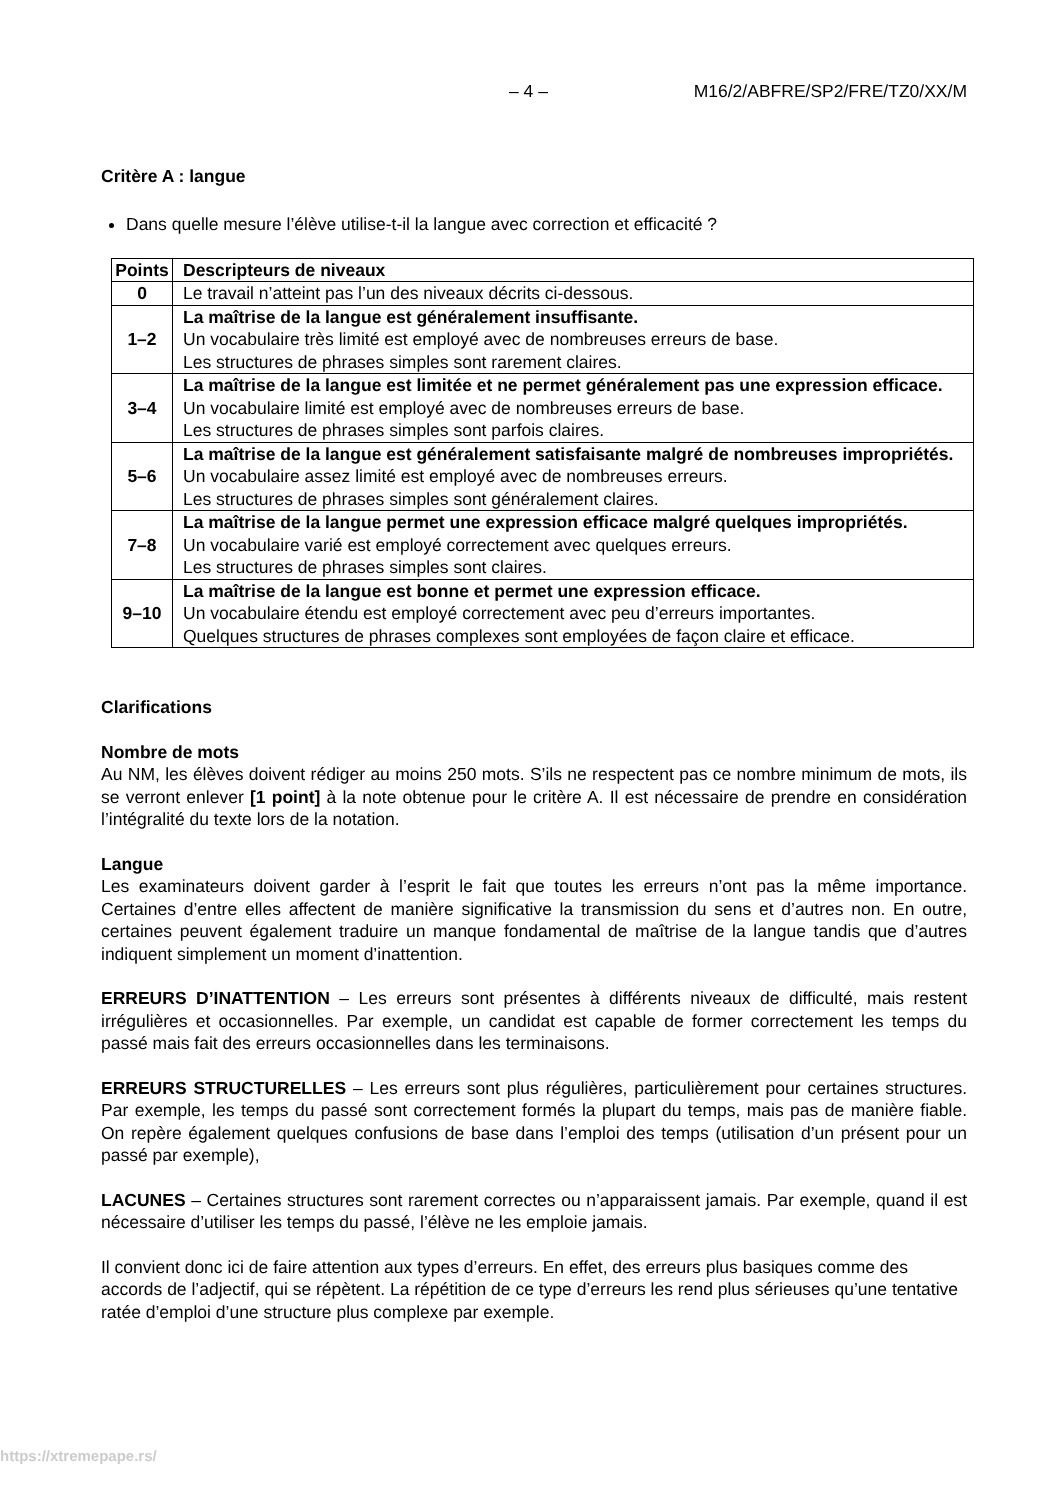– 4 – M16/2/ABFRE/SP2/FRE/TZ0/XX/M
Critère A : langue
Dans quelle mesure l’élève utilise-t-il la langue avec correction et efficacité ?
| Points | Descripteurs de niveaux |
| --- | --- |
| 0 | Le travail n’atteint pas l’un des niveaux décrits ci-dessous. |
| 1–2 | La maîtrise de la langue est généralement insuffisante. Un vocabulaire très limité est employé avec de nombreuses erreurs de base. Les structures de phrases simples sont rarement claires. |
| 3–4 | La maîtrise de la langue est limitée et ne permet généralement pas une expression efficace. Un vocabulaire limité est employé avec de nombreuses erreurs de base. Les structures de phrases simples sont parfois claires. |
| 5–6 | La maîtrise de la langue est généralement satisfaisante malgré de nombreuses impropriétés. Un vocabulaire assez limité est employé avec de nombreuses erreurs. Les structures de phrases simples sont généralement claires. |
| 7–8 | La maîtrise de la langue permet une expression efficace malgré quelques impropriétés. Un vocabulaire varié est employé correctement avec quelques erreurs. Les structures de phrases simples sont claires. |
| 9–10 | La maîtrise de la langue est bonne et permet une expression efficace. Un vocabulaire étendu est employé correctement avec peu d’erreurs importantes. Quelques structures de phrases complexes sont employées de façon claire et efficace. |
Clarifications
Nombre de mots
Au NM, les élèves doivent rédiger au moins 250 mots. S’ils ne respectent pas ce nombre minimum de mots, ils se verront enlever [1 point] à la note obtenue pour le critère A. Il est nécessaire de prendre en considération l’intégralité du texte lors de la notation.
Langue
Les examinateurs doivent garder à l’esprit le fait que toutes les erreurs n’ont pas la même importance. Certaines d’entre elles affectent de manière significative la transmission du sens et d’autres non. En outre, certaines peuvent également traduire un manque fondamental de maîtrise de la langue tandis que d’autres indiquent simplement un moment d’inattention.
ERREURS D’INATTENTION – Les erreurs sont présentes à différents niveaux de difficulté, mais restent irrégulières et occasionnelles. Par exemple, un candidat est capable de former correctement les temps du passé mais fait des erreurs occasionnelles dans les terminaisons.
ERREURS STRUCTURELLES – Les erreurs sont plus régulières, particulièrement pour certaines structures. Par exemple, les temps du passé sont correctement formés la plupart du temps, mais pas de manière fiable. On repère également quelques confusions de base dans l’emploi des temps (utilisation d’un présent pour un passé par exemple),
LACUNES – Certaines structures sont rarement correctes ou n’apparaissent jamais. Par exemple, quand il est nécessaire d’utiliser les temps du passé, l’élève ne les emploie jamais.
Il convient donc ici de faire attention aux types d’erreurs. En effet, des erreurs plus basiques comme des accords de l’adjectif, qui se répètent. La répétition de ce type d’erreurs les rend plus sérieuses qu’une tentative ratée d’emploi d’une structure plus complexe par exemple.
https://xtremepape.rs/